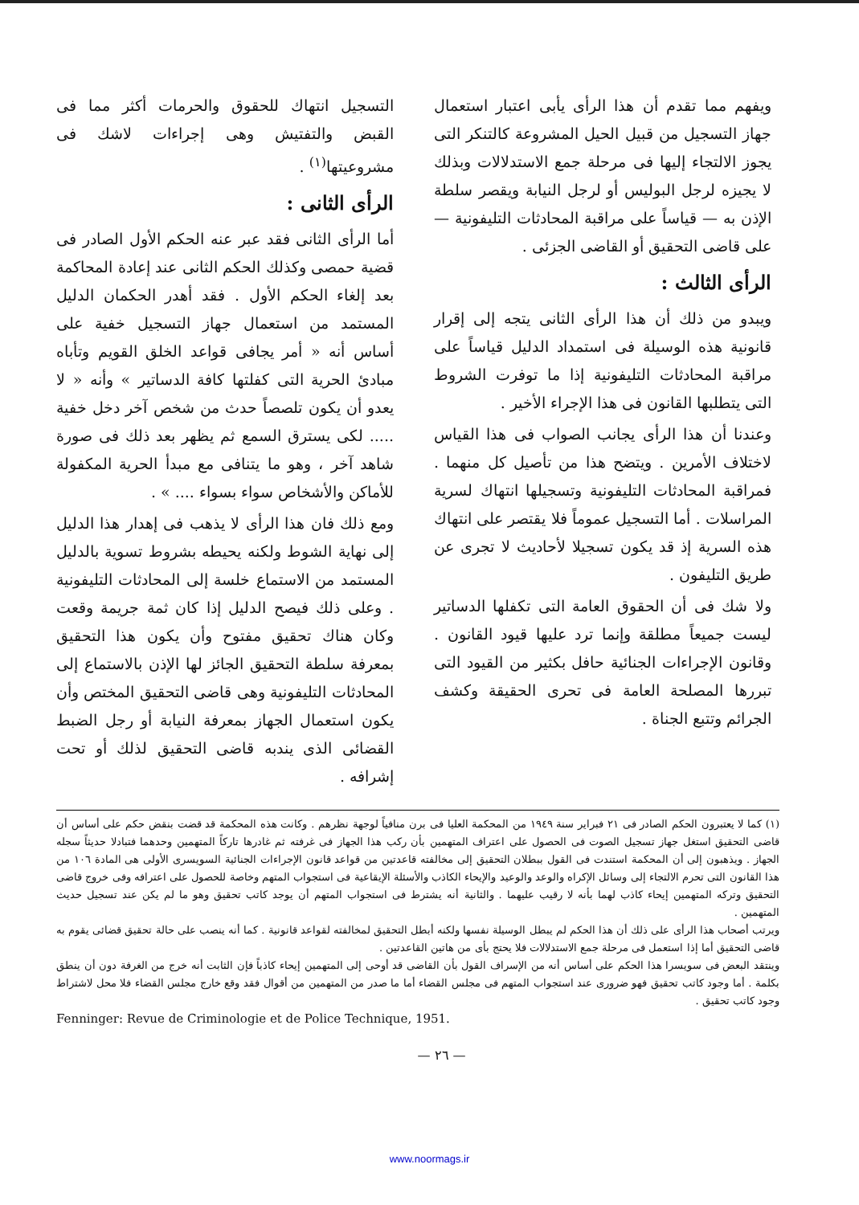التسجيل انتهاك للحقوق والحرمات أكثر مما فى القبض والتفتيش وهى إجراءات لاشك فى مشروعيتها<sup>(١)</sup> .
الرأى الثانى :
أما الرأى الثانى فقد عبر عنه الحكم الأول الصادر فى قضية حمصى وكذلك الحكم الثانى عند إعادة المحاكمة بعد إلغاء الحكم الأول . فقد أهدر الحكمان الدليل المستمد من استعمال جهاز التسجيل خفية على أساس أنه « أمر يجافى قواعد الخلق القويم وتأباه مبادئ الحرية التى كفلتها كافة الدساتير » وأنه « لا يعدو أن يكون تلصصاً حدث من شخص آخر دخل خفية ..... لكى يسترق السمع ثم يظهر بعد ذلك فى صورة شاهد آخر ، وهو ما يتنافى مع مبدأ الحرية المكفولة للأماكن والأشخاص سواء بسواء .... » .
ومع ذلك فان هذا الرأى لا يذهب فى إهدار هذا الدليل إلى نهاية الشوط ولكنه يحيطه بشروط تسوية بالدليل المستمد من الاستماع خلسة إلى المحادثات التليفونية . وعلى ذلك فيصح الدليل إذا كان ثمة جريمة وقعت وكان هناك تحقيق مفتوح وأن يكون هذا التحقيق بمعرفة سلطة التحقيق الجائز لها الإذن بالاستماع إلى المحادثات التليفونية وهى قاضى التحقيق المختص وأن يكون استعمال الجهاز بمعرفة النيابة أو رجل الضبط القضائى الذى يندبه قاضى التحقيق لذلك أو تحت إشرافه .
ويفهم مما تقدم أن هذا الرأى يأبى اعتبار استعمال جهاز التسجيل من قبيل الحيل المشروعة كالتنكر التى يجوز الالتجاء إليها فى مرحلة جمع الاستدلالات وبذلك لا يجيزه لرجل البوليس أو لرجل النيابة ويقصر سلطة الإذن به — قياساً على مراقبة المحادثات التليفونية — على قاضى التحقيق أو القاضى الجزئى .
الرأى الثالث :
ويبدو من ذلك أن هذا الرأى الثانى يتجه إلى إقرار قانونية هذه الوسيلة فى استمداد الدليل قياساً على مراقبة المحادثات التليفونية إذا ما توفرت الشروط التى يتطلبها القانون فى هذا الإجراء الأخير .
وعندنا أن هذا الرأى يجانب الصواب فى هذا القياس لاختلاف الأمرين . ويتضح هذا من تأصيل كل منهما . فمراقبة المحادثات التليفونية وتسجيلها انتهاك لسرية المراسلات . أما التسجيل عموماً فلا يقتصر على انتهاك هذه السرية إذ قد يكون تسجيلا لأحاديث لا تجرى عن طريق التليفون .
ولا شك فى أن الحقوق العامة التى تكفلها الدساتير ليست جميعاً مطلقة وإنما ترد عليها قيود القانون . وقانون الإجراءات الجنائية حافل بكثير من القيود التى تبررها المصلحة العامة فى تحرى الحقيقة وكشف الجرائم وتتبع الجناة .
(١) كما لا يعتبرون الحكم الصادر فى ٢١ فبراير سنة ١٩٤٩ من المحكمة العليا فى برن منافياً لوجهة نظرهم . وكانت هذه المحكمة قد قضت بنقض حكم على أساس أن قاضى التحقيق استغل جهاز تسجيل الصوت فى الحصول على اعتراف المتهمين بأن ركب هذا الجهاز فى غرفته ثم غادرها تاركاً المتهمين وحدهما فتبادلا حديثاً سجله الجهاز . ويذهبون إلى أن المحكمة استندت فى القول ببطلان التحقيق إلى مخالفته قاعدتين من قواعد قانون الإجراءات الجنائية السويسرى الأولى هى المادة ١٠٦ من هذا القانون التى تحرم الالتجاء إلى وسائل الإكراه والوعد والوعيد والإيحاء الكاذب والأسئلة الإيقاعية فى استجواب المتهم وخاصة للحصول على اعترافه وفى خروج قاضى التحقيق وتركه المتهمين إيحاء كاذب لهما بأنه لا رقيب عليهما . والثانية أنه يشترط فى استجواب المتهم أن يوجد كاتب تحقيق وهو ما لم يكن عند تسجيل حديث المتهمين .
ويرتب أصحاب هذا الرأى على ذلك أن هذا الحكم لم يبطل الوسيلة نفسها ولكنه أبطل التحقيق لمخالفته لقواعد قانونية . كما أنه ينصب على حالة تحقيق قضائى يقوم به قاضى التحقيق أما إذا استعمل فى مرحلة جمع الاستدلالات فلا يحتج بأى من هاتين القاعدتين .
وينتقد البعض فى سويسرا هذا الحكم على أساس أنه من الإسراف القول بأن القاضى قد أوحى إلى المتهمين إيحاء كاذباً فإن الثابت أنه خرج من الغرفة دون أن ينطق بكلمة . أما وجود كاتب تحقيق فهو ضرورى عند استجواب المتهم فى مجلس القضاء أما ما صدر من المتهمين من أقوال فقد وقع خارج مجلس القضاء فلا محل لاشتراط وجود كاتب تحقيق .
Fenninger: Revue de Criminologie et de Police Technique, 1951.
— ٢٦ —
www.noormags.ir